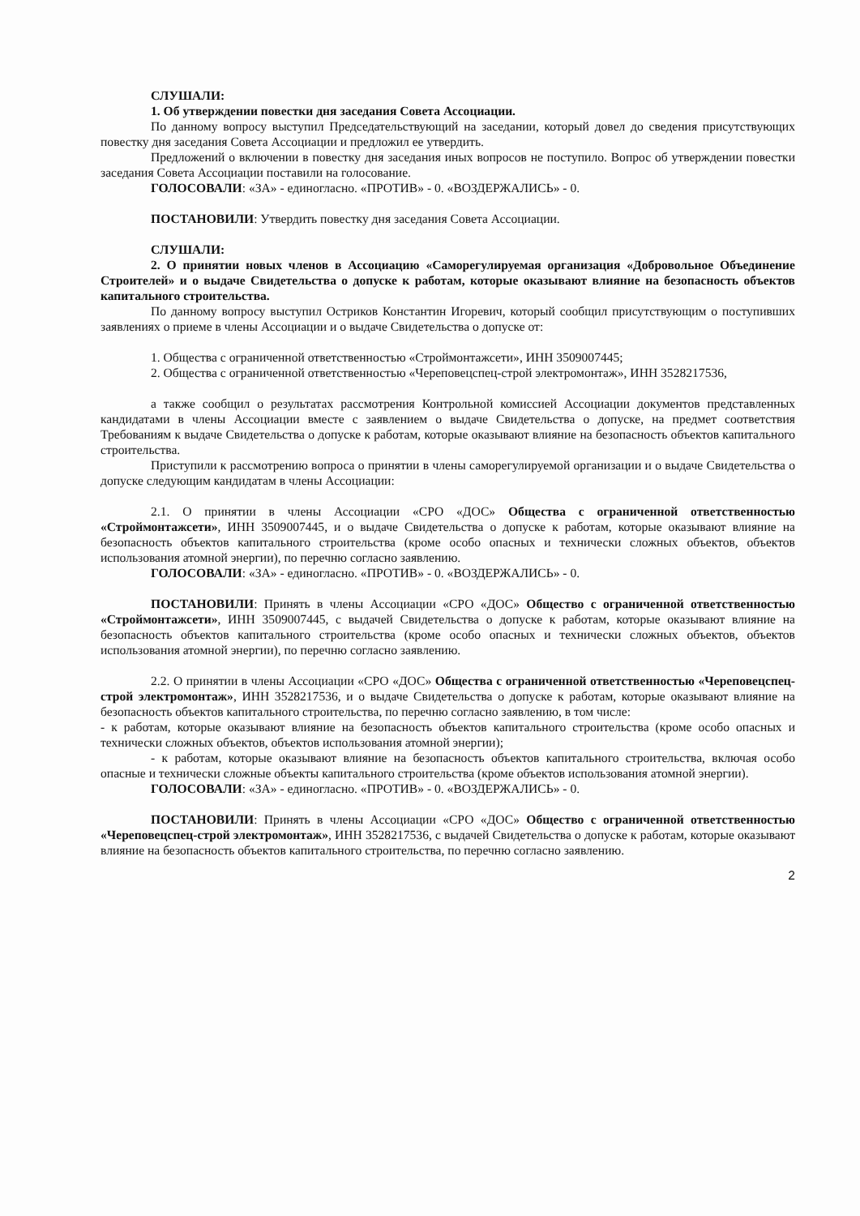СЛУШАЛИ:
1. Об утверждении повестки дня заседания Совета Ассоциации.
По данному вопросу выступил Председательствующий на заседании, который довел до сведения присутствующих повестку дня заседания Совета Ассоциации и предложил ее утвердить.
Предложений о включении в повестку дня заседания иных вопросов не поступило. Вопрос об утверждении повестки заседания Совета Ассоциации поставили на голосование.
ГОЛОСОВАЛИ: «ЗА» - единогласно. «ПРОТИВ» - 0. «ВОЗДЕРЖАЛИСЬ» - 0.
ПОСТАНОВИЛИ: Утвердить повестку дня заседания Совета Ассоциации.
СЛУШАЛИ:
2. О принятии новых членов в Ассоциацию «Саморегулируемая организация «Добровольное Объединение Строителей» и о выдаче Свидетельства о допуске к работам, которые оказывают влияние на безопасность объектов капитального строительства.
По данному вопросу выступил Остриков Константин Игоревич, который сообщил присутствующим о поступивших заявлениях о приеме в члены Ассоциации и о выдаче Свидетельства о допуске от:
1. Общества с ограниченной ответственностью «Строймонтажсети», ИНН 3509007445;
2. Общества с ограниченной ответственностью «Череповецспец-строй электромонтаж», ИНН 3528217536,
а также сообщил о результатах рассмотрения Контрольной комиссией Ассоциации документов представленных кандидатами в члены Ассоциации вместе с заявлением о выдаче Свидетельства о допуске, на предмет соответствия Требованиям к выдаче Свидетельства о допуске к работам, которые оказывают влияние на безопасность объектов капитального строительства.
Приступили к рассмотрению вопроса о принятии в члены саморегулируемой организации и о выдаче Свидетельства о допуске следующим кандидатам в члены Ассоциации:
2.1. О принятии в члены Ассоциации «СРО «ДОС» Общества с ограниченной ответственностью «Строймонтажсети», ИНН 3509007445, и о выдаче Свидетельства о допуске к работам, которые оказывают влияние на безопасность объектов капитального строительства (кроме особо опасных и технически сложных объектов, объектов использования атомной энергии), по перечню согласно заявлению.
ГОЛОСОВАЛИ: «ЗА» - единогласно. «ПРОТИВ» - 0. «ВОЗДЕРЖАЛИСЬ» - 0.
ПОСТАНОВИЛИ: Принять в члены Ассоциации «СРО «ДОС» Общество с ограниченной ответственностью «Строймонтажсети», ИНН 3509007445, с выдачей Свидетельства о допуске к работам, которые оказывают влияние на безопасность объектов капитального строительства (кроме особо опасных и технически сложных объектов, объектов использования атомной энергии), по перечню согласно заявлению.
2.2. О принятии в члены Ассоциации «СРО «ДОС» Общества с ограниченной ответственностью «Череповецспец-строй электромонтаж», ИНН 3528217536, и о выдаче Свидетельства о допуске к работам, которые оказывают влияние на безопасность объектов капитального строительства, по перечню согласно заявлению, в том числе:
- к работам, которые оказывают влияние на безопасность объектов капитального строительства (кроме особо опасных и технически сложных объектов, объектов использования атомной энергии);
- к работам, которые оказывают влияние на безопасность объектов капитального строительства, включая особо опасные и технически сложные объекты капитального строительства (кроме объектов использования атомной энергии).
ГОЛОСОВАЛИ: «ЗА» - единогласно. «ПРОТИВ» - 0. «ВОЗДЕРЖАЛИСЬ» - 0.
ПОСТАНОВИЛИ: Принять в члены Ассоциации «СРО «ДОС» Общество с ограниченной ответственностью «Череповецспец-строй электромонтаж», ИНН 3528217536, с выдачей Свидетельства о допуске к работам, которые оказывают влияние на безопасность объектов капитального строительства, по перечню согласно заявлению.
2